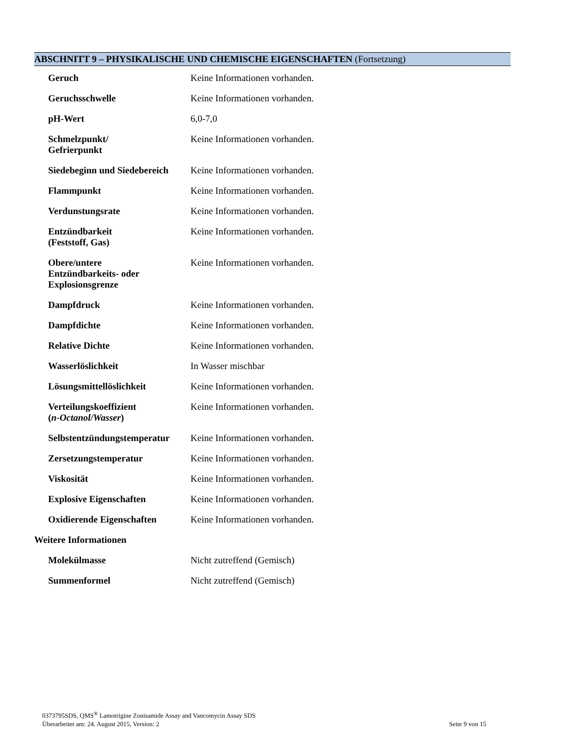ABSCHNITT 9 – PHYSIKALISCHE UND CHEMISCHE EIGENSCHAFTEN (Fortsetzung)
| Geruch | Keine Informationen vorhanden. |
| Geruchsschwelle | Keine Informationen vorhanden. |
| pH-Wert | 6,0-7,0 |
| Schmelzpunkt/ Gefrierpunkt | Keine Informationen vorhanden. |
| Siedebeginn und Siedebereich | Keine Informationen vorhanden. |
| Flammpunkt | Keine Informationen vorhanden. |
| Verdunstungsrate | Keine Informationen vorhanden. |
| Entzündbarkeit (Feststoff, Gas) | Keine Informationen vorhanden. |
| Obere/untere Entzündbarkeits- oder Explosionsgrenze | Keine Informationen vorhanden. |
| Dampfdruck | Keine Informationen vorhanden. |
| Dampfdichte | Keine Informationen vorhanden. |
| Relative Dichte | Keine Informationen vorhanden. |
| Wasserlöslichkeit | In Wasser mischbar |
| Lösungsmittellöslichkeit | Keine Informationen vorhanden. |
| Verteilungskoeffizient ( n-Octanol/Wasser ) | Keine Informationen vorhanden. |
| Selbstentzündungstemperatur | Keine Informationen vorhanden. |
| Zersetzungstemperatur | Keine Informationen vorhanden. |
| Viskosität | Keine Informationen vorhanden. |
| Explosive Eigenschaften | Keine Informationen vorhanden. |
| Oxidierende Eigenschaften | Keine Informationen vorhanden. |
Weitere Informationen
| Molekülmasse | Nicht zutreffend (Gemisch) |
| Summenformel | Nicht zutreffend (Gemisch) |
0373795SDS, QMS<sup>®</sup> Lamotrigine Zonisamide Assay and Vancomycin Assay SDS
Überarbeitet am: 24. August 2015, Version: 2 Seite 9 von 15